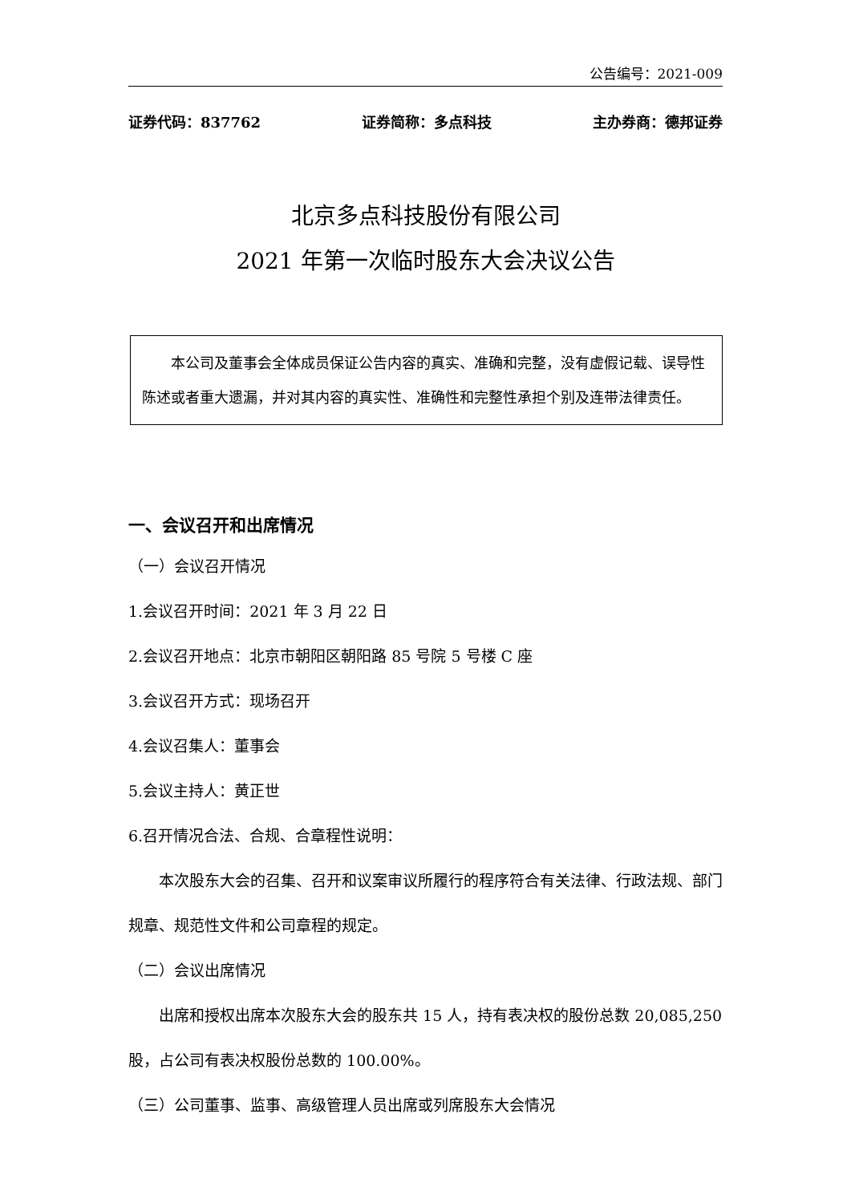公告编号：2021-009
证券代码：837762 证券简称：多点科技 主办券商：德邦证券
北京多点科技股份有限公司
2021 年第一次临时股东大会决议公告
本公司及董事会全体成员保证公告内容的真实、准确和完整，没有虚假记载、误导性陈述或者重大遗漏，并对其内容的真实性、准确性和完整性承担个别及连带法律责任。
一、会议召开和出席情况
（一）会议召开情况
1.会议召开时间：2021 年 3 月 22 日
2.会议召开地点：北京市朝阳区朝阳路 85 号院 5 号楼 C 座
3.会议召开方式：现场召开
4.会议召集人：董事会
5.会议主持人：黄正世
6.召开情况合法、合规、合章程性说明：
本次股东大会的召集、召开和议案审议所履行的程序符合有关法律、行政法规、部门规章、规范性文件和公司章程的规定。
（二）会议出席情况
出席和授权出席本次股东大会的股东共 15 人，持有表决权的股份总数 20,085,250 股，占公司有表决权股份总数的 100.00%。
（三）公司董事、监事、高级管理人员出席或列席股东大会情况